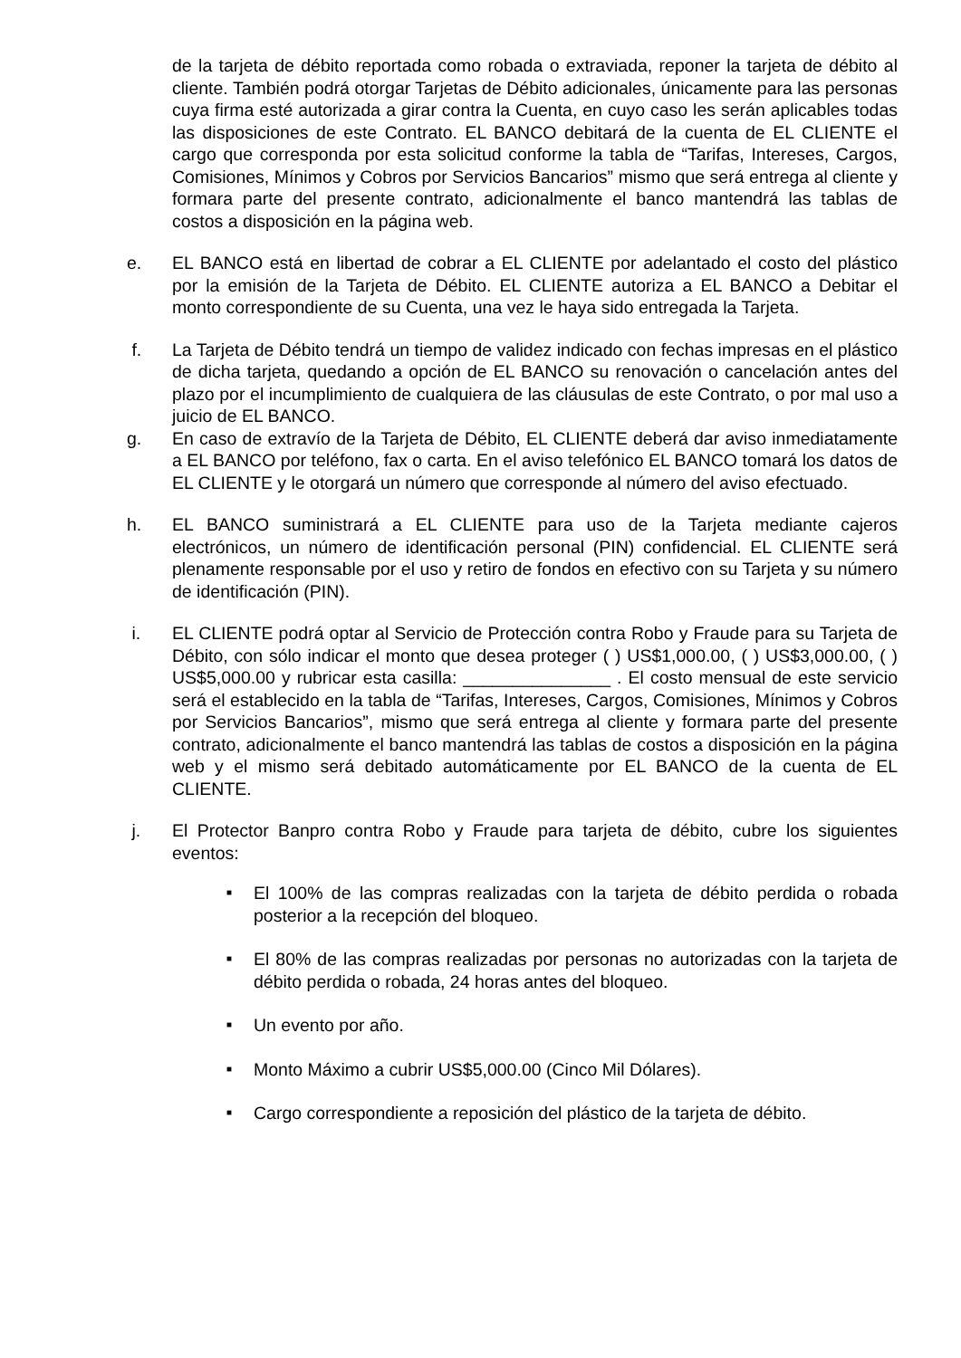de la tarjeta de débito reportada como robada o extraviada, reponer la tarjeta de débito al cliente. También podrá otorgar Tarjetas de Débito adicionales, únicamente para las personas cuya firma esté autorizada a girar contra la Cuenta, en cuyo caso les serán aplicables todas las disposiciones de este Contrato. EL BANCO debitará de la cuenta de EL CLIENTE el cargo que corresponda por esta solicitud conforme la tabla de “Tarifas, Intereses, Cargos, Comisiones, Mínimos y Cobros por Servicios Bancarios” mismo que será entrega al cliente y formara parte del presente contrato, adicionalmente el banco mantendrá las tablas de costos a disposición en la página web.
e. EL BANCO está en libertad de cobrar a EL CLIENTE por adelantado el costo del plástico por la emisión de la Tarjeta de Débito. EL CLIENTE autoriza a EL BANCO a Debitar el monto correspondiente de su Cuenta, una vez le haya sido entregada la Tarjeta.
f. La Tarjeta de Débito tendrá un tiempo de validez indicado con fechas impresas en el plástico de dicha tarjeta, quedando a opción de EL BANCO su renovación o cancelación antes del plazo por el incumplimiento de cualquiera de las cláusulas de este Contrato, o por mal uso a juicio de EL BANCO.
g. En caso de extravío de la Tarjeta de Débito, EL CLIENTE deberá dar aviso inmediatamente a EL BANCO por teléfono, fax o carta. En el aviso telefónico EL BANCO tomará los datos de EL CLIENTE y le otorgará un número que corresponde al número del aviso efectuado.
h. EL BANCO suministrará a EL CLIENTE para uso de la Tarjeta mediante cajeros electrónicos, un número de identificación personal (PIN) confidencial. EL CLIENTE será plenamente responsable por el uso y retiro de fondos en efectivo con su Tarjeta y su número de identificación (PIN).
i. EL CLIENTE podrá optar al Servicio de Protección contra Robo y Fraude para su Tarjeta de Débito, con sólo indicar el monto que desea proteger ( ) US$1,000.00, ( ) US$3,000.00, ( ) US$5,000.00 y rubricar esta casilla: _______________ . El costo mensual de este servicio será el establecido en la tabla de “Tarifas, Intereses, Cargos, Comisiones, Mínimos y Cobros por Servicios Bancarios”, mismo que será entrega al cliente y formara parte del presente contrato, adicionalmente el banco mantendrá las tablas de costos a disposición en la página web y el mismo será debitado automáticamente por EL BANCO de la cuenta de EL CLIENTE.
j. El Protector Banpro contra Robo y Fraude para tarjeta de débito, cubre los siguientes eventos:
■ El 100% de las compras realizadas con la tarjeta de débito perdida o robada posterior a la recepción del bloqueo.
■ El 80% de las compras realizadas por personas no autorizadas con la tarjeta de débito perdida o robada, 24 horas antes del bloqueo.
■ Un evento por año.
■ Monto Máximo a cubrir US$5,000.00 (Cinco Mil Dólares).
■ Cargo correspondiente a reposición del plástico de la tarjeta de débito.